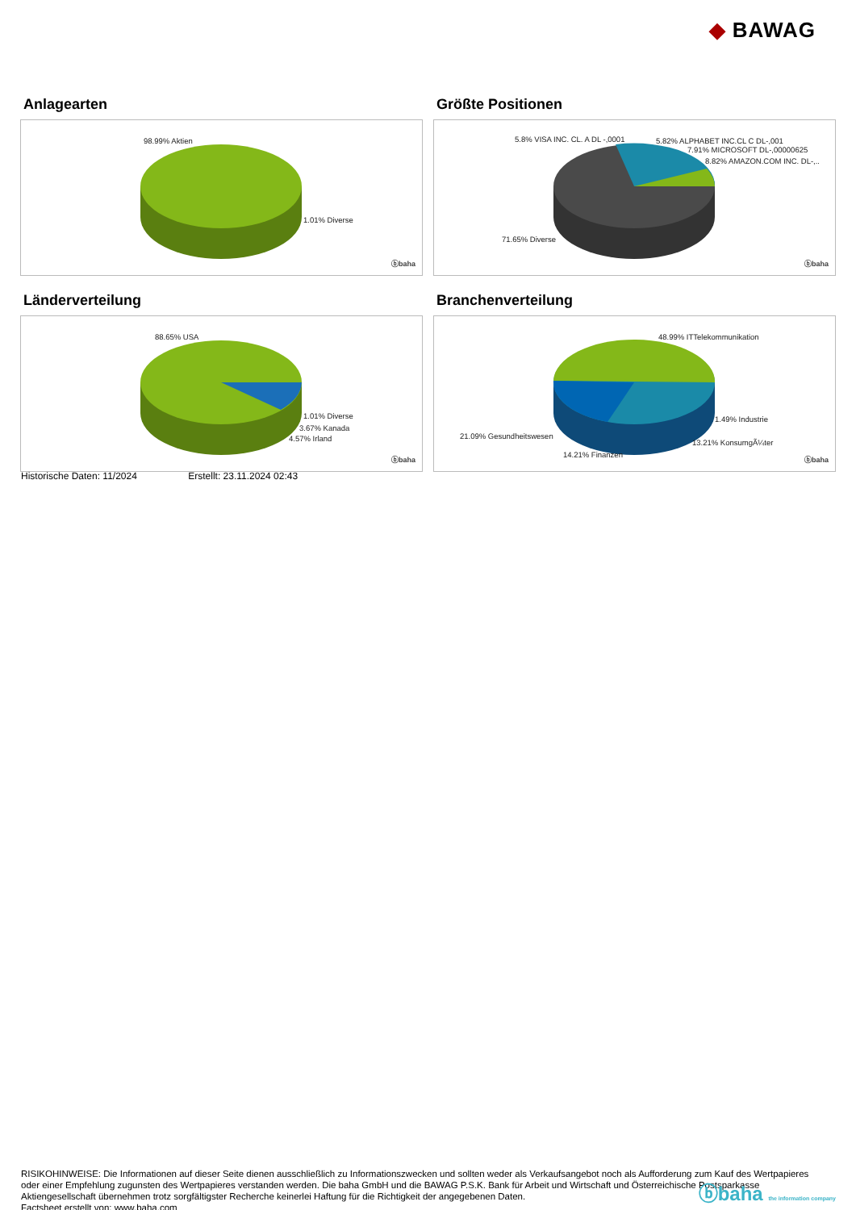◆ BAWAG
Anlagearten
98.99% Aktien
1.01% Diverse
ⓑbaha
Größte Positionen
5.8% VISA INC. CL. A DL -,0001 5.82% ALPHABET INC.CL C DL-,001
7.91% MICROSOFT DL-,00000625
8.82% AMAZON.COM INC. DL-,..
71.65% Diverse
ⓑbaha
Länderverteilung
88.65% USA
1.01% Diverse
3.67% Kanada
4.57% Irland
ⓑbaha
Branchenverteilung
48.99% ITTelekommunikation
1.49% Industrie
21.09% Gesundheitswesen
13.21% KonsumgÃ¼ter
14.21% Finanzen
ⓑbaha
Historische Daten: 11/2024 Erstellt: 23.11.2024 02:43
RISIKOHINWEISE: Die Informationen auf dieser Seite dienen ausschließlich zu Informationszwecken und sollten weder als Verkaufsangebot noch als Aufforderung zum Kauf des Wertpapieres oder einer Empfehlung zugunsten des Wertpapieres verstanden werden. Die baha GmbH und die BAWAG P.S.K. Bank für Arbeit und Wirtschaft und Österreichische Postsparkasse Aktiengesellschaft übernehmen trotz sorgfältigster Recherche keinerlei Haftung für die Richtigkeit der angegebenen Daten.
Factsheet erstellt von: www.baha.com
ⓑbaha the information company